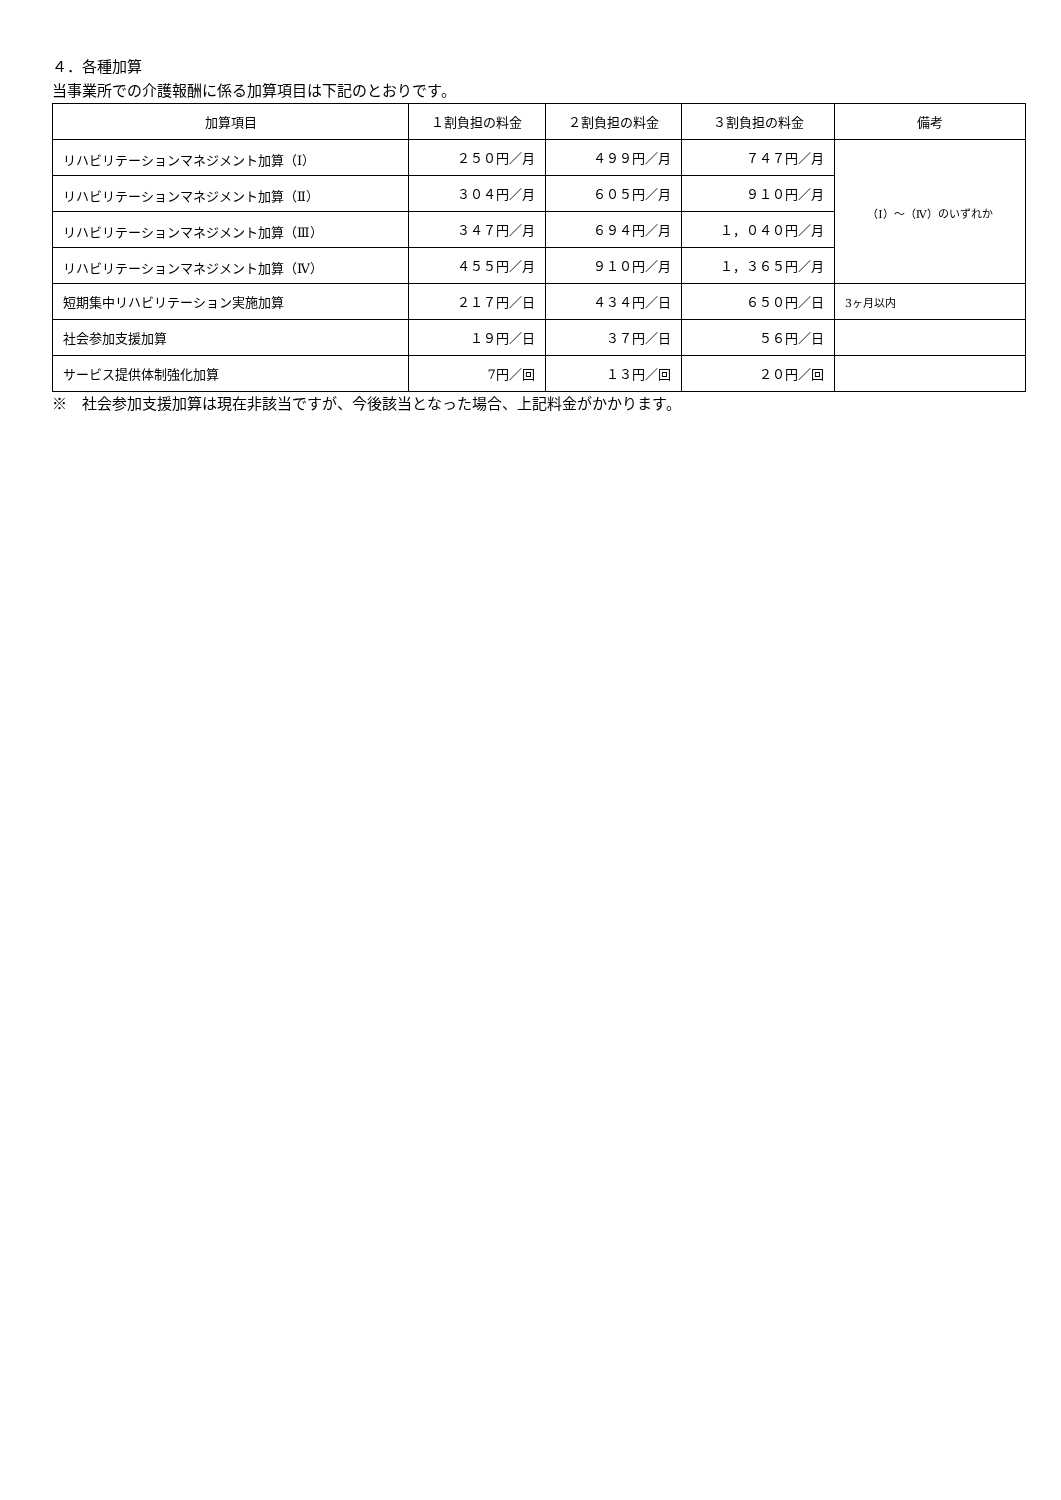４．各種加算
当事業所での介護報酬に係る加算項目は下記のとおりです。
| 加算項目 | １割負担の料金 | ２割負担の料金 | ３割負担の料金 | 備考 |
| --- | --- | --- | --- | --- |
| リハビリテーションマネジメント加算（Ⅰ） | ２５０円／月 | ４９９円／月 | ７４７円／月 | （Ⅰ）～（Ⅳ）のいずれか |
| リハビリテーションマネジメント加算（Ⅱ） | ３０４円／月 | ６０５円／月 | ９１０円／月 | |
| リハビリテーションマネジメント加算（Ⅲ） | ３４７円／月 | ６９４円／月 | １，０４０円／月 | |
| リハビリテーションマネジメント加算（Ⅳ） | ４５５円／月 | ９１０円／月 | １，３６５円／月 | |
| 短期集中リハビリテーション実施加算 | ２１７円／日 | ４３４円／日 | ６５０円／日 | 3ヶ月以内 |
| 社会参加支援加算 | １９円／日 | ３７円／日 | ５６円／日 | |
| サービス提供体制強化加算 | 7円／回 | １３円／回 | ２０円／回 | |
※　社会参加支援加算は現在非該当ですが、今後該当となった場合、上記料金がかかります。